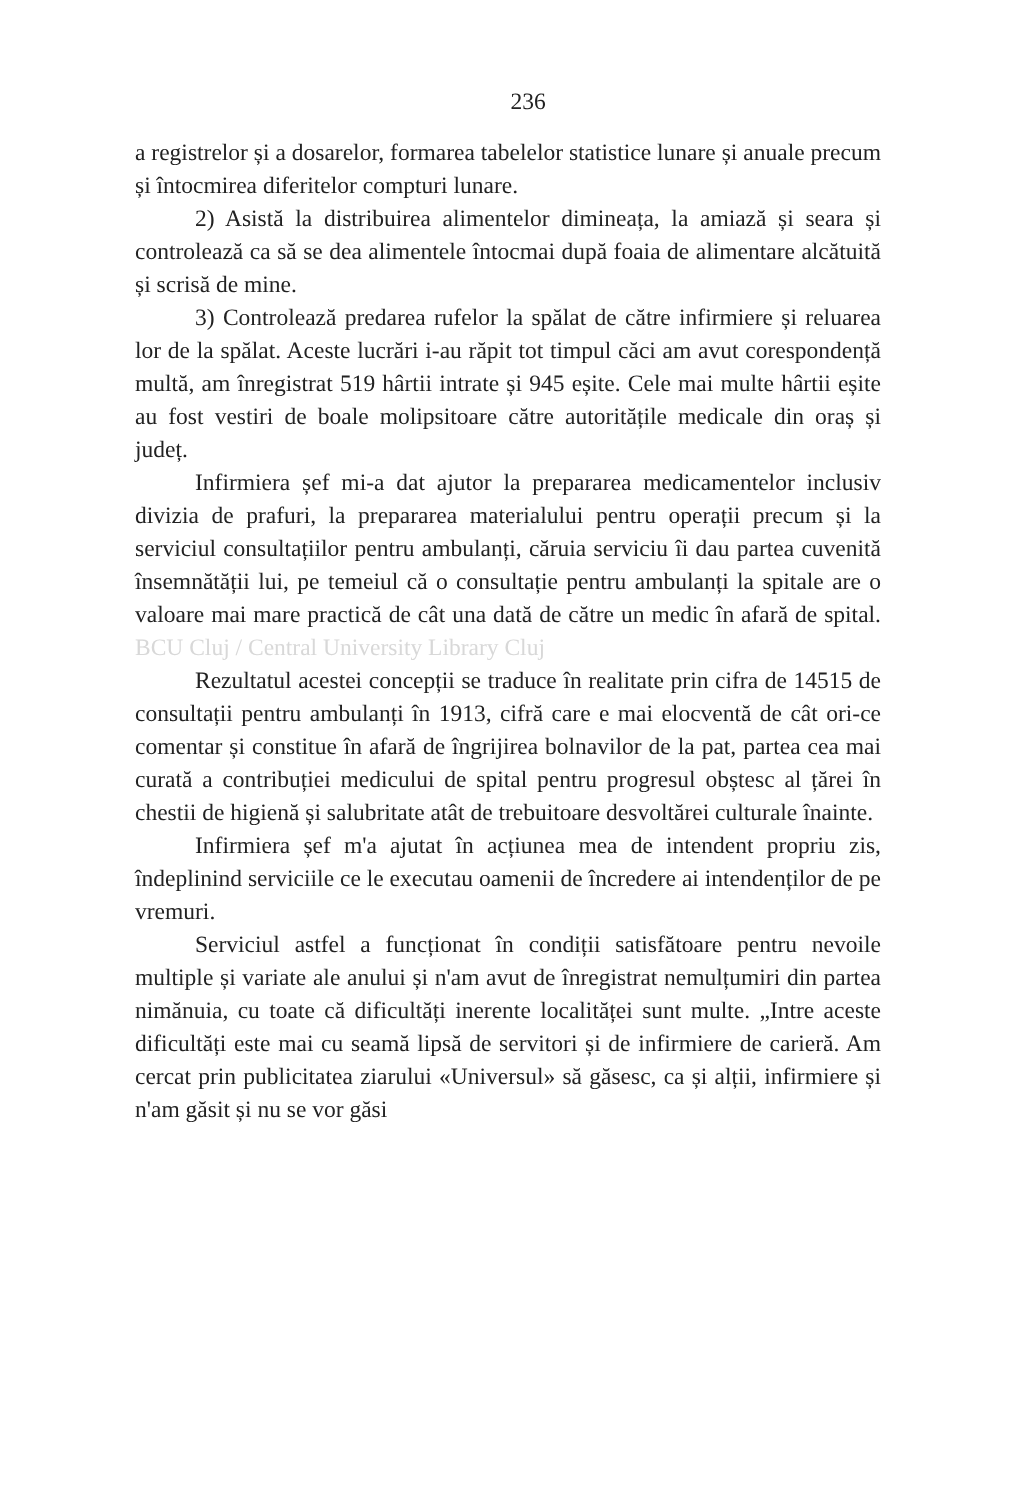236
a registrelor și a dosarelor, formarea tabelelor statistice lunare și anuale precum și întocmirea diferitelor compturi lunare.
2) Asistă la distribuirea alimentelor dimineața, la amiază și seara și controlează ca să se dea alimentele întocmai după foaia de alimentare alcătuită și scrisă de mine.
3) Controlează predarea rufelor la spălat de către infirmiere și reluarea lor de la spălat. Aceste lucrări i-au răpit tot timpul căci am avut corespondență multă, am înregistrat 519 hârtii intrate și 945 eșite. Cele mai multe hârtii eșite au fost vestiri de boale molipsitoare către autoritățile medicale din oraș și județ.
Infirmiera șef mi-a dat ajutor la prepararea medicamentelor inclusiv divizia de prafuri, la prepararea materialului pentru operații precum și la serviciul consultațiilor pentru ambulanți, căruia serviciu îi dau partea cuvenită însemnătății lui, pe temeiul că o consultație pentru ambulanți la spitale are o valoare mai mare practică de cât una dată de către un medic în afară de spital. BCU Cluj / Central University Library Cluj
Rezultatul acestei concepții se traduce în realitate prin cifra de 14515 de consultații pentru ambulanți în 1913, cifră care e mai elocventă de cât ori-ce comentar și constitue în afară de îngrijirea bolnavilor de la pat, partea cea mai curată a contribuției medicului de spital pentru progresul obștesc al țărei în chestii de higienă și salubritate atât de trebuitoare desvoltărei culturale înainte.
Infirmiera șef m'a ajutat în acțiunea mea de intendent propriu zis, îndeplinind serviciile ce le executau oamenii de încredere ai intendenților de pe vremuri.
Serviciul astfel a funcționat în condiții satisfătoare pentru nevoile multiple și variate ale anului și n'am avut de înregistrat nemulțumiri din partea nimănuia, cu toate că dificultăți inerente localităței sunt multe. „Intre aceste dificultăți este mai cu seamă lipsă de servitori și de infirmiere de carieră. Am cercat prin publicitatea ziarului «Universul» să găsesc, ca și alții, infirmiere și n'am găsit și nu se vor găsi